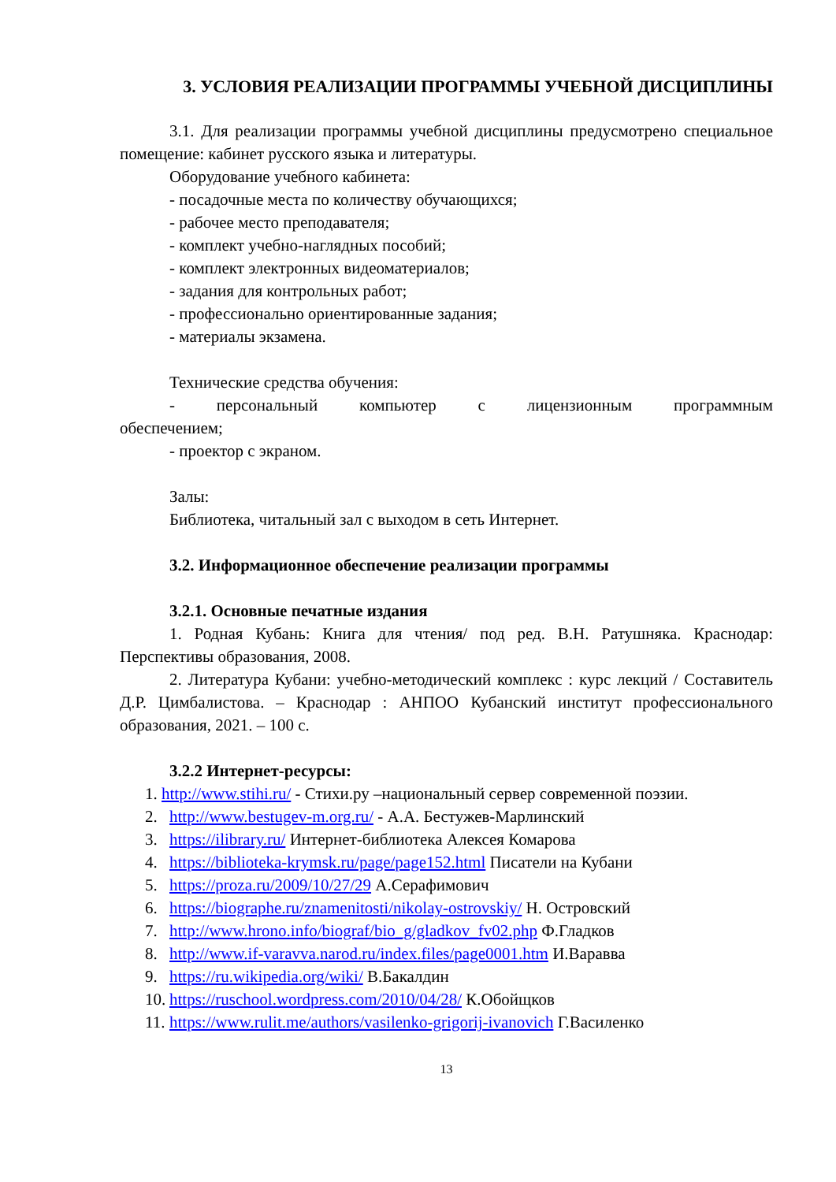3. УСЛОВИЯ РЕАЛИЗАЦИИ ПРОГРАММЫ УЧЕБНОЙ ДИСЦИПЛИНЫ
3.1. Для реализации программы учебной дисциплины предусмотрено специальное помещение: кабинет русского языка и литературы.
Оборудование учебного кабинета:
- посадочные места по количеству обучающихся;
- рабочее место преподавателя;
- комплект учебно-наглядных пособий;
- комплект электронных видеоматериалов;
- задания для контрольных работ;
- профессионально ориентированные задания;
- материалы экзамена.
Технические средства обучения:
- персональный компьютер с лицензионным программным обеспечением;
- проектор с экраном.
Залы:
Библиотека, читальный зал с выходом в сеть Интернет.
3.2. Информационное обеспечение реализации программы
3.2.1. Основные печатные издания
1. Родная Кубань: Книга для чтения/ под ред. В.Н. Ратушняка. Краснодар: Перспективы образования, 2008.
2. Литература Кубани: учебно-методический комплекс : курс лекций / Составитель Д.Р. Цимбалистова. – Краснодар : АНПОО Кубанский институт профессионального образования, 2021. – 100 с.
3.2.2 Интернет-ресурсы:
1. http://www.stihi.ru/ - Стихи.ру –национальный сервер современной поэзии.
2. http://www.bestugev-m.org.ru/ - А.А. Бестужев-Марлинский
3. https://ilibrary.ru/ Интернет-библиотека Алексея Комарова
4. https://biblioteka-krymsk.ru/page/page152.html Писатели на Кубани
5. https://proza.ru/2009/10/27/29 А.Серафимович
6. https://biographe.ru/znamenitosti/nikolay-ostrovskiy/ Н. Островский
7. http://www.hrono.info/biograf/bio_g/gladkov_fv02.php Ф.Гладков
8. http://www.if-varavva.narod.ru/index.files/page0001.htm И.Варавва
9. https://ru.wikipedia.org/wiki/ В.Бакалдин
10. https://ruschool.wordpress.com/2010/04/28/ К.Обойщков
11. https://www.rulit.me/authors/vasilenko-grigorij-ivanovich Г.Василенко
13